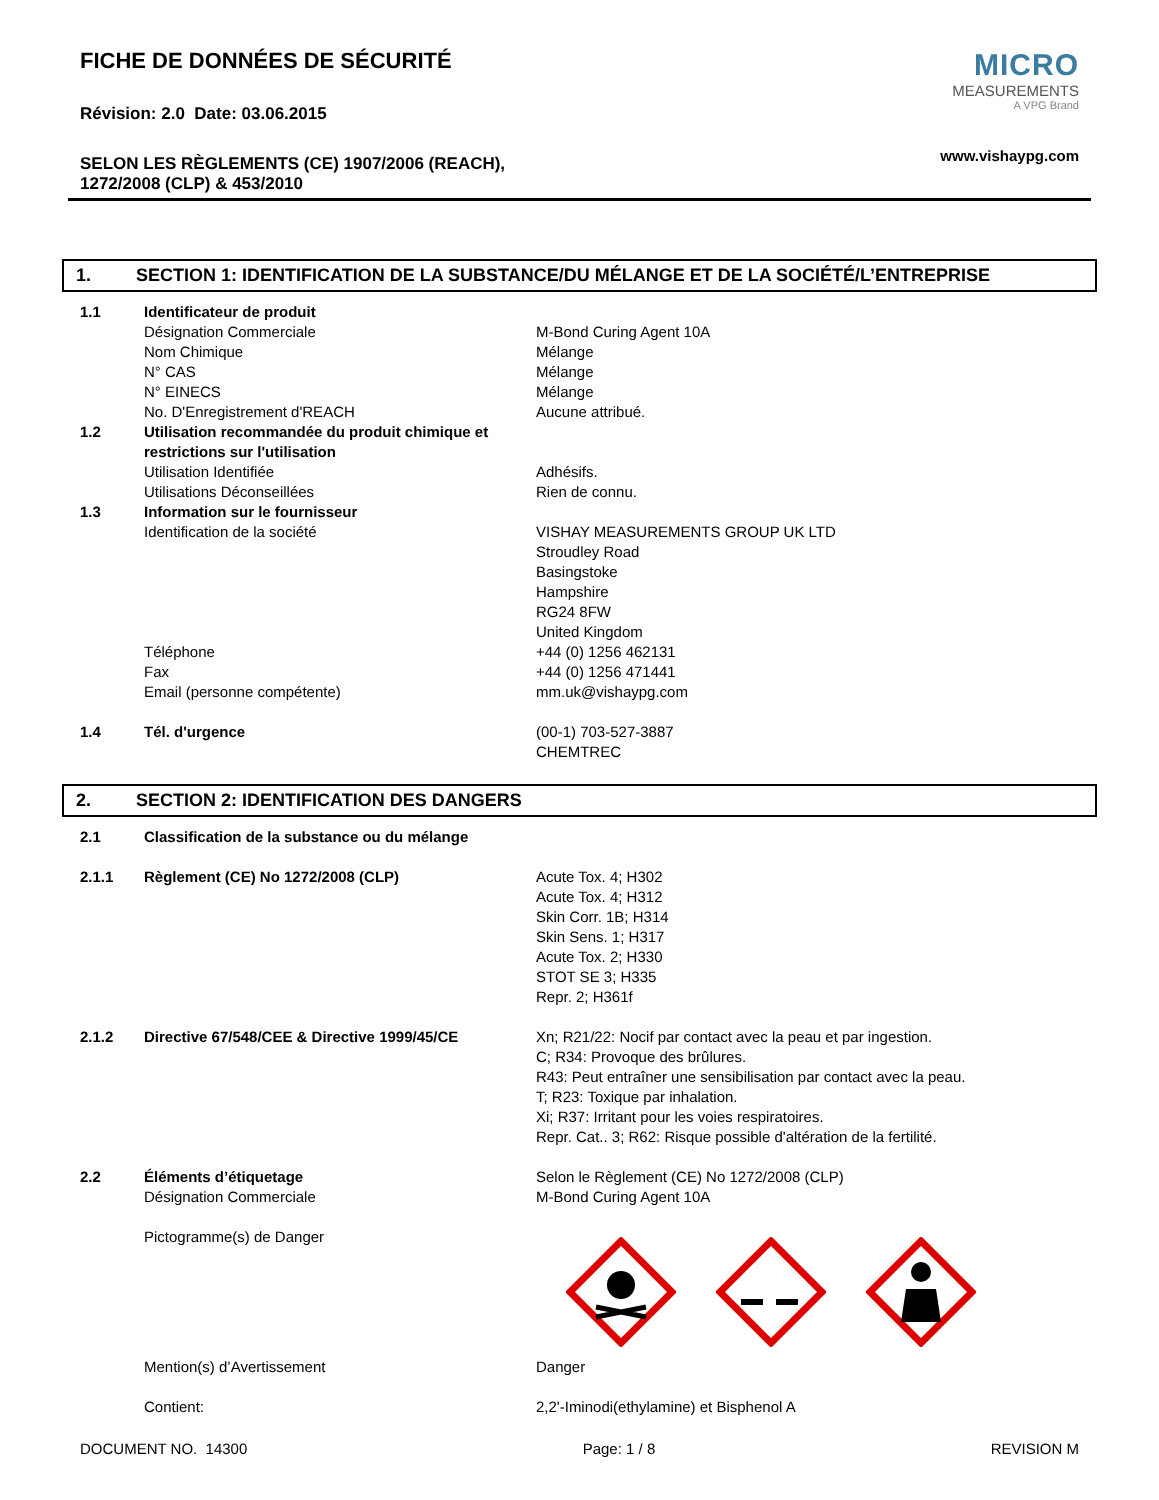FICHE DE DONNÉES DE SÉCURITÉ
Révision: 2.0 Date: 03.06.2015
SELON LES RÈGLEMENTS (CE) 1907/2006 (REACH),
1272/2008 (CLP) & 453/2010
MICRO
MEASUREMENTS
A VPG Brand
www.vishaypg.com
1. SECTION 1: IDENTIFICATION DE LA SUBSTANCE/DU MÉLANGE ET DE LA SOCIÉTÉ/L’ENTREPRISE
| 1.1 | Identificateur de produit | |
| | Désignation Commerciale | M-Bond Curing Agent 10A |
| | Nom Chimique | Mélange |
| | N° CAS | Mélange |
| | N° EINECS | Mélange |
| | No. D'Enregistrement d'REACH | Aucune attribué. |
| 1.2 | Utilisation recommandée du produit chimique et restrictions sur l'utilisation | |
| | Utilisation Identifiée | Adhésifs. |
| | Utilisations Déconseillées | Rien de connu. |
| 1.3 | Information sur le fournisseur | |
| | Identification de la société | VISHAY MEASUREMENTS GROUP UK LTD Stroudley Road Basingstoke Hampshire RG24 8FW United Kingdom |
| | Téléphone | +44 (0) 1256 462131 |
| | Fax | +44 (0) 1256 471441 |
| | Email (personne compétente) | mm.uk@vishaypg.com |
| 1.4 | Tél. d'urgence | (00-1) 703-527-3887 CHEMTREC |
2. SECTION 2: IDENTIFICATION DES DANGERS
| 2.1 | Classification de la substance ou du mélange | |
| 2.1.1 | Règlement (CE) No 1272/2008 (CLP) | Acute Tox. 4; H302 Acute Tox. 4; H312 Skin Corr. 1B; H314 Skin Sens. 1; H317 Acute Tox. 2; H330 STOT SE 3; H335 Repr. 2; H361f |
| 2.1.2 | Directive 67/548/CEE & Directive 1999/45/CE | Xn; R21/22: Nocif par contact avec la peau et par ingestion. C; R34: Provoque des brûlures. R43: Peut entraîner une sensibilisation par contact avec la peau. T; R23: Toxique par inhalation. Xi; R37: Irritant pour les voies respiratoires. Repr. Cat.. 3; R62: Risque possible d'altération de la fertilité. |
| 2.2 | Éléments d’étiquetage Désignation Commerciale | Selon le Règlement (CE) No 1272/2008 (CLP) M-Bond Curing Agent 10A |
| | Pictogramme(s) de Danger | |
| | Mention(s) d’Avertissement | Danger |
| | Contient: | 2,2'-Iminodi(ethylamine) et Bisphenol A |
DOCUMENT NO. 14300 Page: 1 / 8 REVISION M